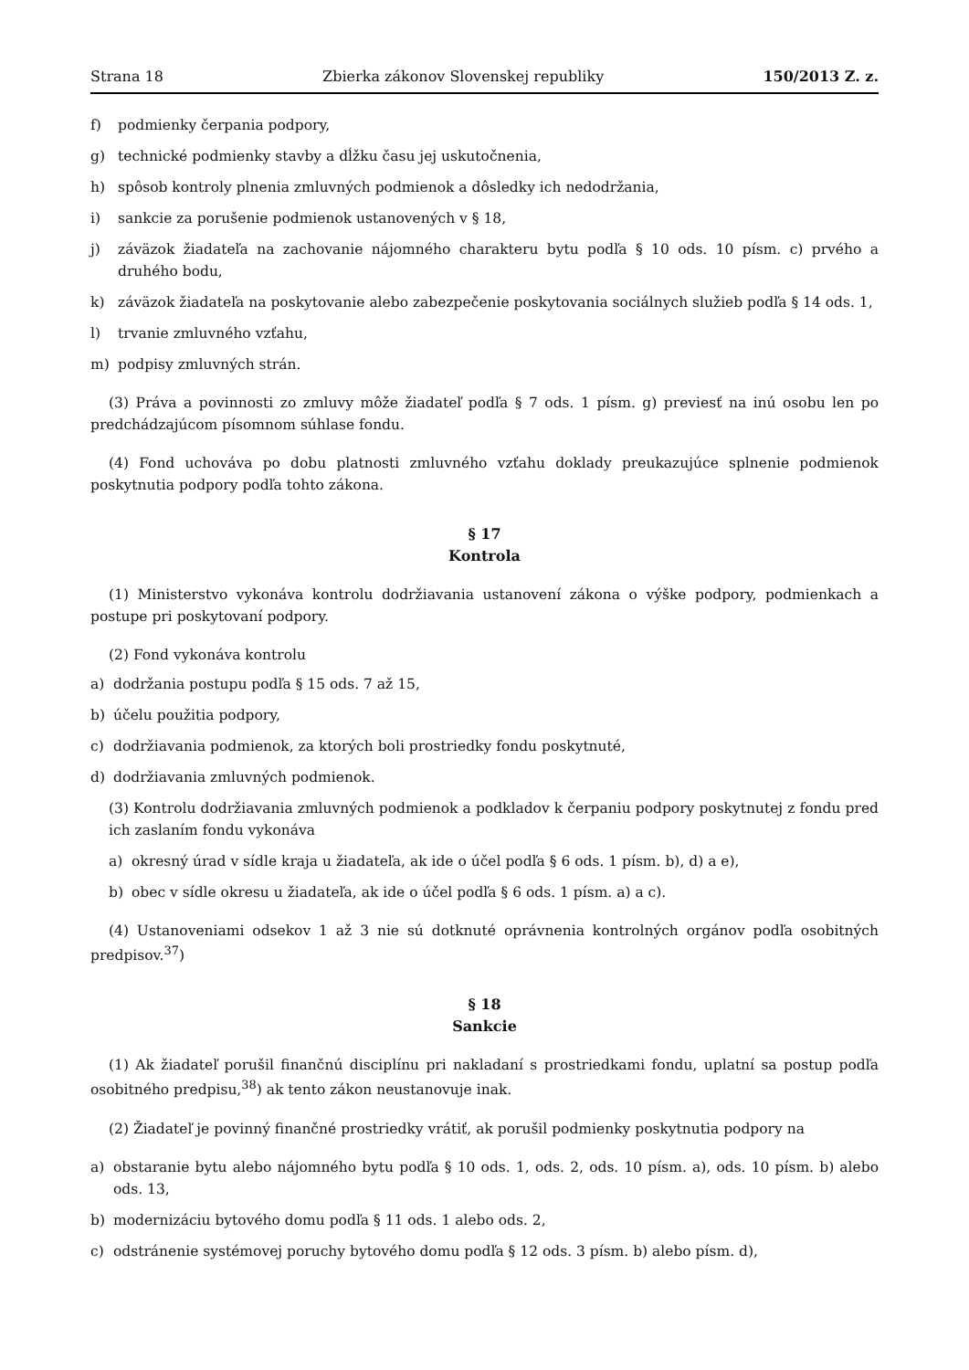Strana 18 Zbierka zákonov Slovenskej republiky 150/2013 Z. z.
f) podmienky čerpania podpory,
g) technické podmienky stavby a dĺžku času jej uskutočnenia,
h) spôsob kontroly plnenia zmluvných podmienok a dôsledky ich nedodržania,
i) sankcie za porušenie podmienok ustanovených v § 18,
j) záväzok žiadateľa na zachovanie nájomného charakteru bytu podľa § 10 ods. 10 písm. c) prvého a druhého bodu,
k) záväzok žiadateľa na poskytovanie alebo zabezpečenie poskytovania sociálnych služieb podľa § 14 ods. 1,
l) trvanie zmluvného vzťahu,
m) podpisy zmluvných strán.
(3) Práva a povinnosti zo zmluvy môže žiadateľ podľa § 7 ods. 1 písm. g) previesť na inú osobu len po predchádzajúcom písomnom súhlase fondu.
(4) Fond uchováva po dobu platnosti zmluvného vzťahu doklady preukazujúce splnenie podmienok poskytnutia podpory podľa tohto zákona.
§ 17
Kontrola
(1) Ministerstvo vykonáva kontrolu dodržiavania ustanovení zákona o výške podpory, podmienkach a postupe pri poskytovaní podpory.
(2) Fond vykonáva kontrolu
a) dodržania postupu podľa § 15 ods. 7 až 15,
b) účelu použitia podpory,
c) dodržiavania podmienok, za ktorých boli prostriedky fondu poskytnuté,
d) dodržiavania zmluvných podmienok.
(3) Kontrolu dodržiavania zmluvných podmienok a podkladov k čerpaniu podpory poskytnutej z fondu pred ich zaslaním fondu vykonáva
a) okresný úrad v sídle kraja u žiadateľa, ak ide o účel podľa § 6 ods. 1 písm. b), d) a e),
b) obec v sídle okresu u žiadateľa, ak ide o účel podľa § 6 ods. 1 písm. a) a c).
(4) Ustanoveniami odsekov 1 až 3 nie sú dotknuté oprávnenia kontrolných orgánov podľa osobitných predpisov.<sup>37</sup>)
§ 18
Sankcie
(1) Ak žiadateľ porušil finančnú disciplínu pri nakladaní s prostriedkami fondu, uplatní sa postup podľa osobitného predpisu,<sup>38</sup>) ak tento zákon neustanovuje inak.
(2) Žiadateľ je povinný finančné prostriedky vrátiť, ak porušil podmienky poskytnutia podpory na
a) obstaranie bytu alebo nájomného bytu podľa § 10 ods. 1, ods. 2, ods. 10 písm. a), ods. 10 písm. b) alebo ods. 13,
b) modernizáciu bytového domu podľa § 11 ods. 1 alebo ods. 2,
c) odstránenie systémovej poruchy bytového domu podľa § 12 ods. 3 písm. b) alebo písm. d),